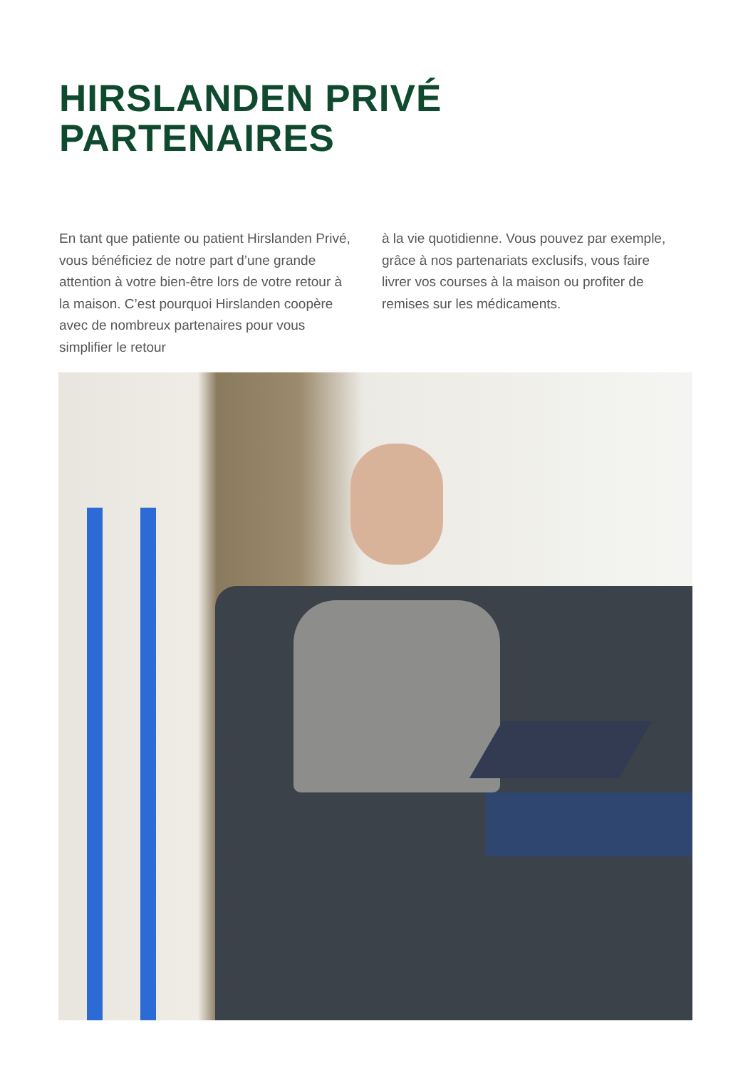HIRSLANDEN PRIVÉ
PARTENAIRES
En tant que patiente ou patient Hirslanden Privé, vous bénéficiez de notre part d’une grande attention à votre bien-être lors de votre retour à la maison. C’est pourquoi Hirslanden coopère avec de nombreux partenaires pour vous simplifier le retour
à la vie quotidienne. Vous pouvez par exemple, grâce à nos partenariats exclusifs, vous faire livrer vos courses à la maison ou profiter de remises sur les médicaments.